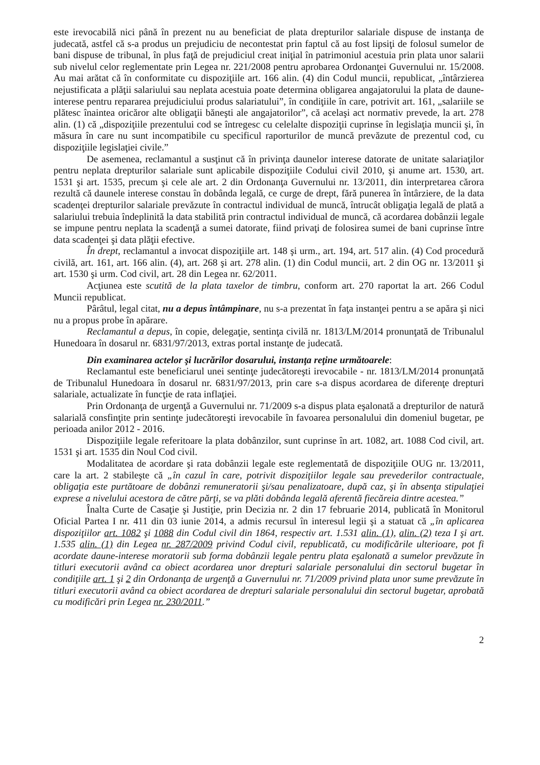este irevocabilă nici până în prezent nu au beneficiat de plata drepturilor salariale dispuse de instanţa de judecată, astfel că s-a produs un prejudiciu de necontestat prin faptul că au fost lipsiţi de folosul sumelor de bani dispuse de tribunal, în plus faţă de prejudiciul creat iniţial în patrimoniul acestuia prin plata unor salarii sub nivelul celor reglementate prin Legea nr. 221/2008 pentru aprobarea Ordonanţei Guvernului nr. 15/2008. Au mai arătat că în conformitate cu dispoziţiile art. 166 alin. (4) din Codul muncii, republicat, „întârzierea nejustificata a plăţii salariului sau neplata acestuia poate determina obligarea angajatorului la plata de daune-interese pentru repararea prejudiciului produs salariatului”, în condiţiile în care, potrivit art. 161, „salariile se plătesc înaintea oricăror alte obligaţii băneşti ale angajatorilor”, că acelaşi act normativ prevede, la art. 278 alin. (1) că „dispoziţiile prezentului cod se întregesc cu celelalte dispoziţii cuprinse în legislaţia muncii şi, în măsura în care nu sunt incompatibile cu specificul raporturilor de muncă prevăzute de prezentul cod, cu dispoziţiile legislaţiei civile.”
De asemenea, reclamantul a susţinut că în privinţa daunelor interese datorate de unitate salariaţilor pentru neplata drepturilor salariale sunt aplicabile dispoziţiile Codului civil 2010, şi anume art. 1530, art. 1531 şi art. 1535, precum şi cele ale art. 2 din Ordonanţa Guvernului nr. 13/2011, din interpretarea cărora rezultă că daunele interese constau în dobânda legală, ce curge de drept, fără punerea în întârziere, de la data scadenţei drepturilor salariale prevăzute în contractul individual de muncă, întrucât obligaţia legală de plată a salariului trebuia îndeplinită la data stabilită prin contractul individual de muncă, că acordarea dobânzii legale se impune pentru neplata la scadenţă a sumei datorate, fiind privaţi de folosirea sumei de bani cuprinse între data scadenţei şi data plăţii efective.
În drept, reclamantul a invocat dispoziţiile art. 148 şi urm., art. 194, art. 517 alin. (4) Cod procedură civilă, art. 161, art. 166 alin. (4), art. 268 şi art. 278 alin. (1) din Codul muncii, art. 2 din OG nr. 13/2011 şi art. 1530 şi urm. Cod civil, art. 28 din Legea nr. 62/2011.
Acţiunea este scutită de la plata taxelor de timbru, conform art. 270 raportat la art. 266 Codul Muncii republicat.
Pârâtul, legal citat, nu a depus întâmpinare, nu s-a prezentat în faţa instanţei pentru a se apăra şi nici nu a propus probe în apărare.
Reclamantul a depus, în copie, delegaţie, sentinţa civilă nr. 1813/LM/2014 pronunţată de Tribunalul Hunedoara în dosarul nr. 6831/97/2013, extras portal instanţe de judecată.
Din examinarea actelor şi lucrărilor dosarului, instanţa reţine următoarele:
Reclamantul este beneficiarul unei sentinţe judecătoreşti irevocabile - nr. 1813/LM/2014 pronunţată de Tribunalul Hunedoara în dosarul nr. 6831/97/2013, prin care s-a dispus acordarea de diferenţe drepturi salariale, actualizate în funcţie de rata inflaţiei.
Prin Ordonanţa de urgenţă a Guvernului nr. 71/2009 s-a dispus plata eşalonată a drepturilor de natură salarială consfinţite prin sentinţe judecătoreşti irevocabile în favoarea personalului din domeniul bugetar, pe perioada anilor 2012 - 2016.
Dispoziţiile legale referitoare la plata dobânzilor, sunt cuprinse în art. 1082, art. 1088 Cod civil, art. 1531 şi art. 1535 din Noul Cod civil.
Modalitatea de acordare şi rata dobânzii legale este reglementată de dispoziţiile OUG nr. 13/2011, care la art. 2 stabileşte că „în cazul în care, potrivit dispoziţiilor legale sau prevederilor contractuale, obligaţia este purtătoare de dobânzi remuneratorii şi/sau penalizatoare, după caz, şi în absenţa stipulaţiei exprese a nivelului acestora de către părţi, se va plăti dobânda legală aferentă fiecăreia dintre acestea.”
Înalta Curte de Casaţie şi Justiţie, prin Decizia nr. 2 din 17 februarie 2014, publicată în Monitorul Oficial Partea I nr. 411 din 03 iunie 2014, a admis recursul în interesul legii şi a statuat că „în aplicarea dispoziţiilor art. 1082 şi 1088 din Codul civil din 1864, respectiv art. 1.531 alin. (1), alin. (2) teza I şi art. 1.535 alin. (1) din Legea nr. 287/2009 privind Codul civil, republicată, cu modificările ulterioare, pot fi acordate daune-interese moratorii sub forma dobânzii legale pentru plata eşalonată a sumelor prevăzute în titluri executorii având ca obiect acordarea unor drepturi salariale personalului din sectorul bugetar în condiţiile art. 1 şi 2 din Ordonanţa de urgenţă a Guvernului nr. 71/2009 privind plata unor sume prevăzute în titluri executorii având ca obiect acordarea de drepturi salariale personalului din sectorul bugetar, aprobată cu modificări prin Legea nr. 230/2011.”
2